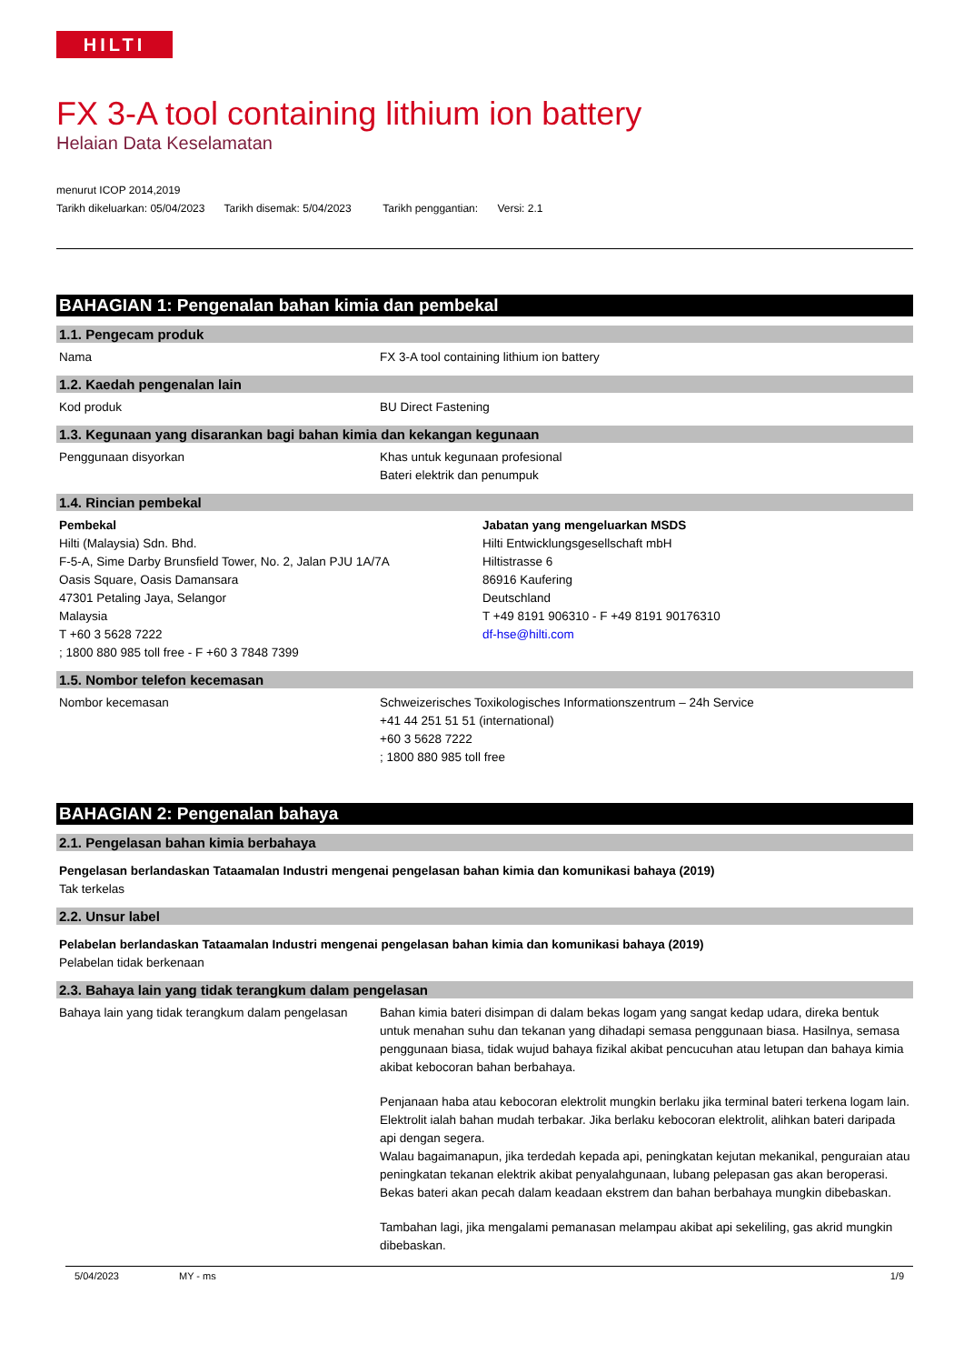HILTI
FX 3-A tool containing lithium ion battery
Helaian Data Keselamatan
menurut ICOP 2014,2019
Tarikh dikeluarkan: 05/04/2023 Tarikh disemak: 5/04/2023 Tarikh penggantian: Versi: 2.1
BAHAGIAN 1: Pengenalan bahan kimia dan pembekal
1.1. Pengecam produk
Nama FX 3-A tool containing lithium ion battery
1.2. Kaedah pengenalan lain
Kod produk BU Direct Fastening
1.3. Kegunaan yang disarankan bagi bahan kimia dan kekangan kegunaan
Penggunaan disyorkan Khas untuk kegunaan profesional
Bateri elektrik dan penumpuk
1.4. Rincian pembekal
Pembekal
Hilti (Malaysia) Sdn. Bhd.
F-5-A, Sime Darby Brunsfield Tower, No. 2, Jalan PJU 1A/7A
Oasis Square, Oasis Damansara
47301 Petaling Jaya, Selangor
Malaysia
T +60 3 5628 7222
; 1800 880 985 toll free - F +60 3 7848 7399
Jabatan yang mengeluarkan MSDS
Hilti Entwicklungsgesellschaft mbH
Hiltistrasse 6
86916 Kaufering
Deutschland
T +49 8191 906310 - F +49 8191 90176310
df-hse@hilti.com
1.5. Nombor telefon kecemasan
Nombor kecemasan Schweizerisches Toxikologisches Informationszentrum – 24h Service
+41 44 251 51 51 (international)
+60 3 5628 7222
; 1800 880 985 toll free
BAHAGIAN 2: Pengenalan bahaya
2.1. Pengelasan bahan kimia berbahaya
Pengelasan berlandaskan Tataamalan Industri mengenai pengelasan bahan kimia dan komunikasi bahaya (2019)
Tak terkelas
2.2. Unsur label
Pelabelan berlandaskan Tataamalan Industri mengenai pengelasan bahan kimia dan komunikasi bahaya (2019)
Pelabelan tidak berkenaan
2.3. Bahaya lain yang tidak terangkum dalam pengelasan
Bahaya lain yang tidak terangkum dalam pengelasan
Bahan kimia bateri disimpan di dalam bekas logam yang sangat kedap udara, direka bentuk untuk menahan suhu dan tekanan yang dihadapi semasa penggunaan biasa. Hasilnya, semasa penggunaan biasa, tidak wujud bahaya fizikal akibat pencucuhan atau letupan dan bahaya kimia akibat kebocoran bahan berbahaya.
Penjanaan haba atau kebocoran elektrolit mungkin berlaku jika terminal bateri terkena logam lain. Elektrolit ialah bahan mudah terbakar. Jika berlaku kebocoran elektrolit, alihkan bateri daripada api dengan segera.
Walau bagaimanapun, jika terdedah kepada api, peningkatan kejutan mekanikal, penguraian atau peningkatan tekanan elektrik akibat penyalahgunaan, lubang pelepasan gas akan beroperasi. Bekas bateri akan pecah dalam keadaan ekstrem dan bahan berbahaya mungkin dibebaskan.
Tambahan lagi, jika mengalami pemanasan melampau akibat api sekeliling, gas akrid mungkin dibebaskan.
5/04/2023 MY - ms 1/9